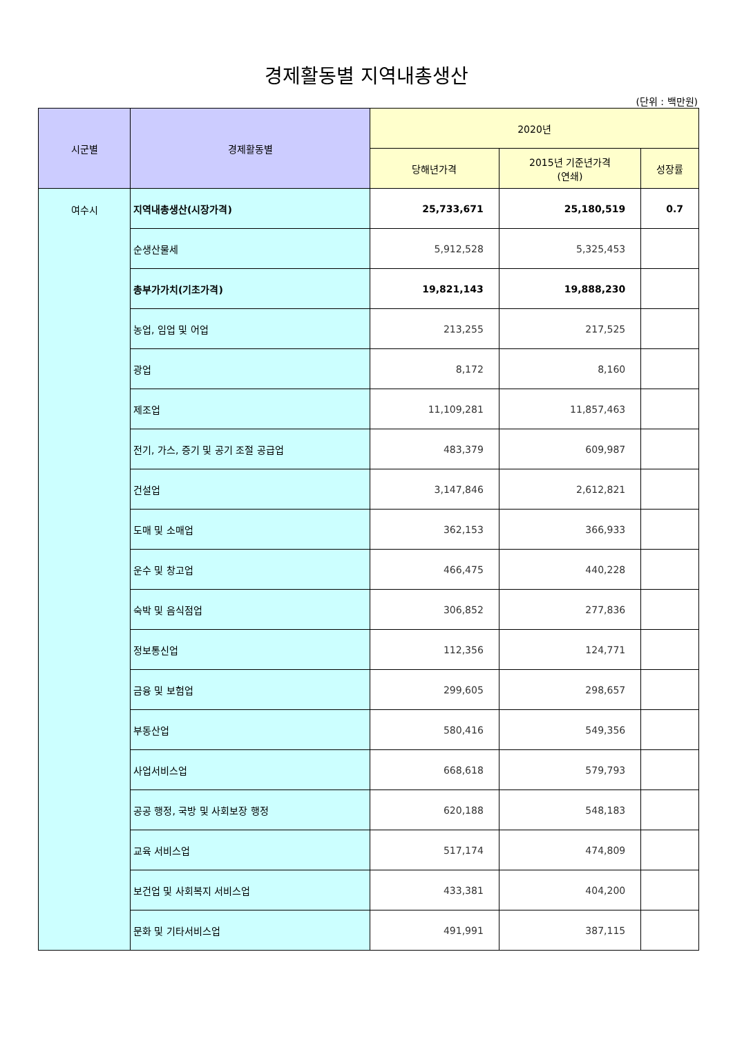경제활동별 지역내총생산
(단위 : 백만원)
| 시군별 | 경제활동별 | 2020년 | | |
| --- | --- | --- | --- | --- |
| | | 당해년가격 | 2015년 기준년가격 (연쇄) | 성장률 |
| 여수시 | 지역내총생산(시장가격) | 25,733,671 | 25,180,519 | 0.7 |
| | 순생산물세 | 5,912,528 | 5,325,453 | |
| | 총부가가치(기초가격) | 19,821,143 | 19,888,230 | |
| | 농업, 임업 및 어업 | 213,255 | 217,525 | |
| | 광업 | 8,172 | 8,160 | |
| | 제조업 | 11,109,281 | 11,857,463 | |
| | 전기, 가스, 증기 및 공기 조절 공급업 | 483,379 | 609,987 | |
| | 건설업 | 3,147,846 | 2,612,821 | |
| | 도매 및 소매업 | 362,153 | 366,933 | |
| | 운수 및 창고업 | 466,475 | 440,228 | |
| | 숙박 및 음식점업 | 306,852 | 277,836 | |
| | 정보통신업 | 112,356 | 124,771 | |
| | 금융 및 보험업 | 299,605 | 298,657 | |
| | 부동산업 | 580,416 | 549,356 | |
| | 사업서비스업 | 668,618 | 579,793 | |
| | 공공 행정, 국방 및 사회보장 행정 | 620,188 | 548,183 | |
| | 교육 서비스업 | 517,174 | 474,809 | |
| | 보건업 및 사회복지 서비스업 | 433,381 | 404,200 | |
| | 문화 및 기타서비스업 | 491,991 | 387,115 | |